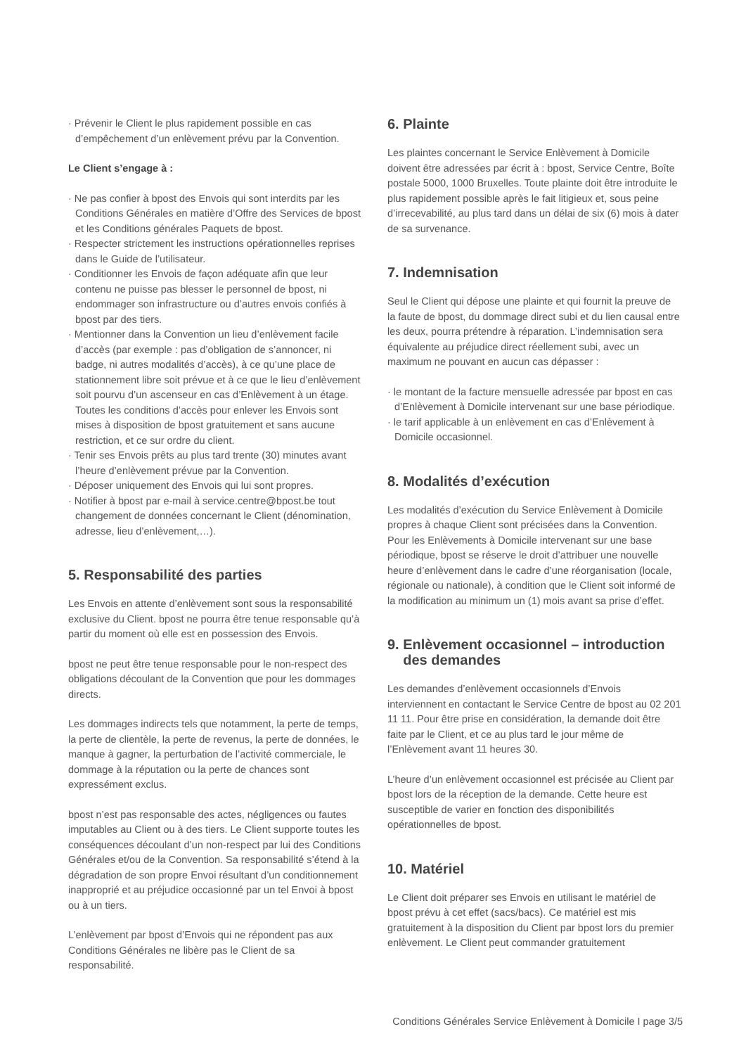· Prévenir le Client le plus rapidement possible en cas d’empêchement d’un enlèvement prévu par la Convention.
Le Client s’engage à :
· Ne pas confier à bpost des Envois qui sont interdits par les Conditions Générales en matière d’Offre des Services de bpost et les Conditions générales Paquets de bpost.
· Respecter strictement les instructions opérationnelles reprises dans le Guide de l’utilisateur.
· Conditionner les Envois de façon adéquate afin que leur contenu ne puisse pas blesser le personnel de bpost, ni endommager son infrastructure ou d’autres envois confiés à bpost par des tiers.
· Mentionner dans la Convention un lieu d’enlèvement facile d’accès (par exemple : pas d’obligation de s’annoncer, ni badge, ni autres modalités d’accès), à ce qu’une place de stationnement libre soit prévue et à ce que le lieu d’enlèvement soit pourvu d’un ascenseur en cas d’Enlèvement à un étage. Toutes les conditions d’accès pour enlever les Envois sont mises à disposition de bpost gratuitement et sans aucune restriction, et ce sur ordre du client.
· Tenir ses Envois prêts au plus tard trente (30) minutes avant l’heure d’enlèvement prévue par la Convention.
· Déposer uniquement des Envois qui lui sont propres.
· Notifier à bpost par e-mail à service.centre@bpost.be tout changement de données concernant le Client (dénomination, adresse, lieu d’enlèvement,…).
5. Responsabilité des parties
Les Envois en attente d’enlèvement sont sous la responsabilité exclusive du Client. bpost ne pourra être tenue responsable qu’à partir du moment où elle est en possession des Envois.
bpost ne peut être tenue responsable pour le non-respect des obligations découlant de la Convention que pour les dommages directs.
Les dommages indirects tels que notamment, la perte de temps, la perte de clientèle, la perte de revenus, la perte de données, le manque à gagner, la perturbation de l’activité commerciale, le dommage à la réputation ou la perte de chances sont expressément exclus.
bpost n’est pas responsable des actes, négligences ou fautes imputables au Client ou à des tiers. Le Client supporte toutes les conséquences découlant d’un non-respect par lui des Conditions Générales et/ou de la Convention. Sa responsabilité s’étend à la dégradation de son propre Envoi résultant d’un conditionnement inapproprié et au préjudice occasionné par un tel Envoi à bpost ou à un tiers.
L’enlèvement par bpost d’Envois qui ne répondent pas aux Conditions Générales ne libère pas le Client de sa responsabilité.
6. Plainte
Les plaintes concernant le Service Enlèvement à Domicile doivent être adressées par écrit à : bpost, Service Centre, Boîte postale 5000, 1000 Bruxelles. Toute plainte doit être introduite le plus rapidement possible après le fait litigieux et, sous peine d’irrecevabilité, au plus tard dans un délai de six (6) mois à dater de sa survenance.
7. Indemnisation
Seul le Client qui dépose une plainte et qui fournit la preuve de la faute de bpost, du dommage direct subi et du lien causal entre les deux, pourra prétendre à réparation. L’indemnisation sera équivalente au préjudice direct réellement subi, avec un maximum ne pouvant en aucun cas dépasser :
· le montant de la facture mensuelle adressée par bpost en cas d’Enlèvement à Domicile intervenant sur une base périodique.
· le tarif applicable à un enlèvement en cas d’Enlèvement à Domicile occasionnel.
8. Modalités d’exécution
Les modalités d’exécution du Service Enlèvement à Domicile propres à chaque Client sont précisées dans la Convention. Pour les Enlèvements à Domicile intervenant sur une base périodique, bpost se réserve le droit d’attribuer une nouvelle heure d’enlèvement dans le cadre d’une réorganisation (locale, régionale ou nationale), à condition que le Client soit informé de la modification au minimum un (1) mois avant sa prise d’effet.
9. Enlèvement occasionnel – introduction
des demandes
Les demandes d’enlèvement occasionnels d’Envois interviennent en contactant le Service Centre de bpost au 02 201 11 11. Pour être prise en considération, la demande doit être faite par le Client, et ce au plus tard le jour même de l’Enlèvement avant 11 heures 30.
L’heure d’un enlèvement occasionnel est précisée au Client par bpost lors de la réception de la demande. Cette heure est susceptible de varier en fonction des disponibilités opérationnelles de bpost.
10. Matériel
Le Client doit préparer ses Envois en utilisant le matériel de bpost prévu à cet effet (sacs/bacs). Ce matériel est mis gratuitement à la disposition du Client par bpost lors du premier enlèvement. Le Client peut commander gratuitement
Conditions Générales Service Enlèvement à Domicile I page 3/5